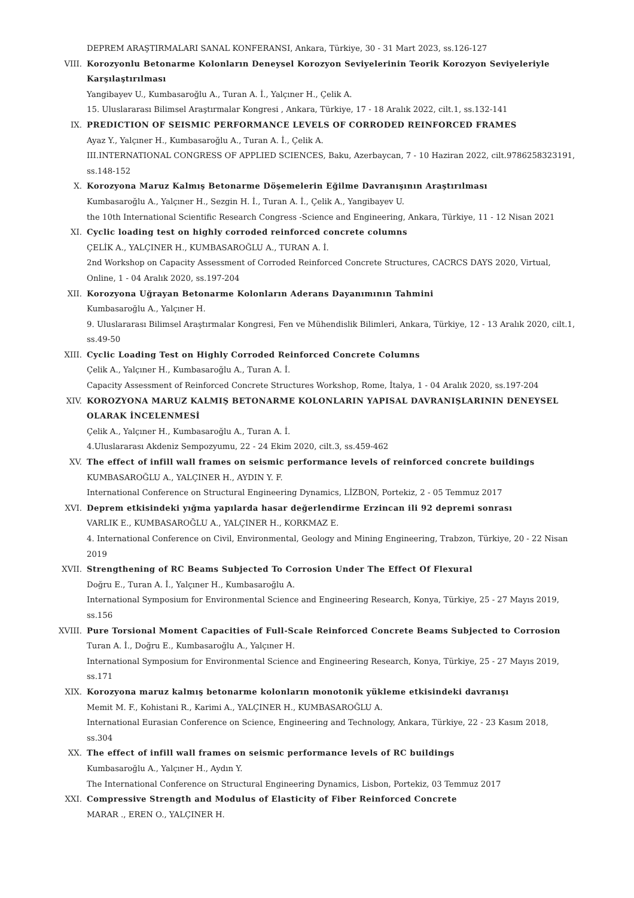DEPREM ARAŞTIRMALARI SANAL KONFERANSI, Ankara, Türkiye, 30 - 31 Mart 2023, ss.126-127
VIII. Korozyonlu Betonarme Kolonların Deneysel Korozyon Seviyelerinin Teorik Korozyon Seviyeleriyle Karşılaştırılması
Yangibayev U., Kumbasaroğlu A., Turan A. İ., Yalçıner H., Çelik A.
15. Uluslararası Bilimsel Araştırmalar Kongresi , Ankara, Türkiye, 17 - 18 Aralık 2022, cilt.1, ss.132-141
IX. PREDICTION OF SEISMIC PERFORMANCE LEVELS OF CORRODED REINFORCED FRAMES
Ayaz Y., Yalçıner H., Kumbasaroğlu A., Turan A. İ., Çelik A.
III.INTERNATIONAL CONGRESS OF APPLIED SCIENCES, Baku, Azerbaycan, 7 - 10 Haziran 2022, cilt.9786258323191, ss.148-152
X. Korozyona Maruz Kalmış Betonarme Döşemelerin Eğilme Davranışının Araştırılması
Kumbasaroğlu A., Yalçıner H., Sezgin H. İ., Turan A. İ., Çelik A., Yangibayev U.
the 10th International Scientific Research Congress -Science and Engineering, Ankara, Türkiye, 11 - 12 Nisan 2021
XI. Cyclic loading test on highly corroded reinforced concrete columns
ÇELİK A., YALÇINER H., KUMBASAROĞLU A., TURAN A. İ.
2nd Workshop on Capacity Assessment of Corroded Reinforced Concrete Structures, CACRCS DAYS 2020, Virtual, Online, 1 - 04 Aralık 2020, ss.197-204
XII. Korozyona Uğrayan Betonarme Kolonların Aderans Dayanımının Tahmini
Kumbasaroğlu A., Yalçıner H.
9. Uluslararası Bilimsel Araştırmalar Kongresi, Fen ve Mühendislik Bilimleri, Ankara, Türkiye, 12 - 13 Aralık 2020, cilt.1, ss.49-50
XIII. Cyclic Loading Test on Highly Corroded Reinforced Concrete Columns
Çelik A., Yalçıner H., Kumbasaroğlu A., Turan A. İ.
Capacity Assessment of Reinforced Concrete Structures Workshop, Rome, İtalya, 1 - 04 Aralık 2020, ss.197-204
XIV. KOROZYONA MARUZ KALMIŞ BETONARME KOLONLARIN YAPISAL DAVRANIŞLARININ DENEYSEL OLARAK İNCELENMESİ
Çelik A., Yalçıner H., Kumbasaroğlu A., Turan A. İ.
4.Uluslararası Akdeniz Sempozyumu, 22 - 24 Ekim 2020, cilt.3, ss.459-462
XV. The effect of infill wall frames on seismic performance levels of reinforced concrete buildings
KUMBASAROĞLU A., YALÇINER H., AYDIN Y. F.
International Conference on Structural Engineering Dynamics, LİZBON, Portekiz, 2 - 05 Temmuz 2017
XVI. Deprem etkisindeki yığma yapılarda hasar değerlendirme Erzincan ili 92 depremi sonrası
VARLIK E., KUMBASAROĞLU A., YALÇINER H., KORKMAZ E.
4. International Conference on Civil, Environmental, Geology and Mining Engineering, Trabzon, Türkiye, 20 - 22 Nisan 2019
XVII. Strengthening of RC Beams Subjected To Corrosion Under The Effect Of Flexural
Doğru E., Turan A. İ., Yalçıner H., Kumbasaroğlu A.
International Symposium for Environmental Science and Engineering Research, Konya, Türkiye, 25 - 27 Mayıs 2019, ss.156
XVIII. Pure Torsional Moment Capacities of Full-Scale Reinforced Concrete Beams Subjected to Corrosion
Turan A. İ., Doğru E., Kumbasaroğlu A., Yalçıner H.
International Symposium for Environmental Science and Engineering Research, Konya, Türkiye, 25 - 27 Mayıs 2019, ss.171
XIX. Korozyona maruz kalmış betonarme kolonların monotonik yükleme etkisindeki davranışı
Memit M. F., Kohistani R., Karimi A., YALÇINER H., KUMBASAROĞLU A.
International Eurasian Conference on Science, Engineering and Technology, Ankara, Türkiye, 22 - 23 Kasım 2018, ss.304
XX. The effect of infill wall frames on seismic performance levels of RC buildings
Kumbasaroğlu A., Yalçıner H., Aydın Y.
The International Conference on Structural Engineering Dynamics, Lisbon, Portekiz, 03 Temmuz 2017
XXI. Compressive Strength and Modulus of Elasticity of Fiber Reinforced Concrete
MARAR ., EREN O., YALÇINER H.